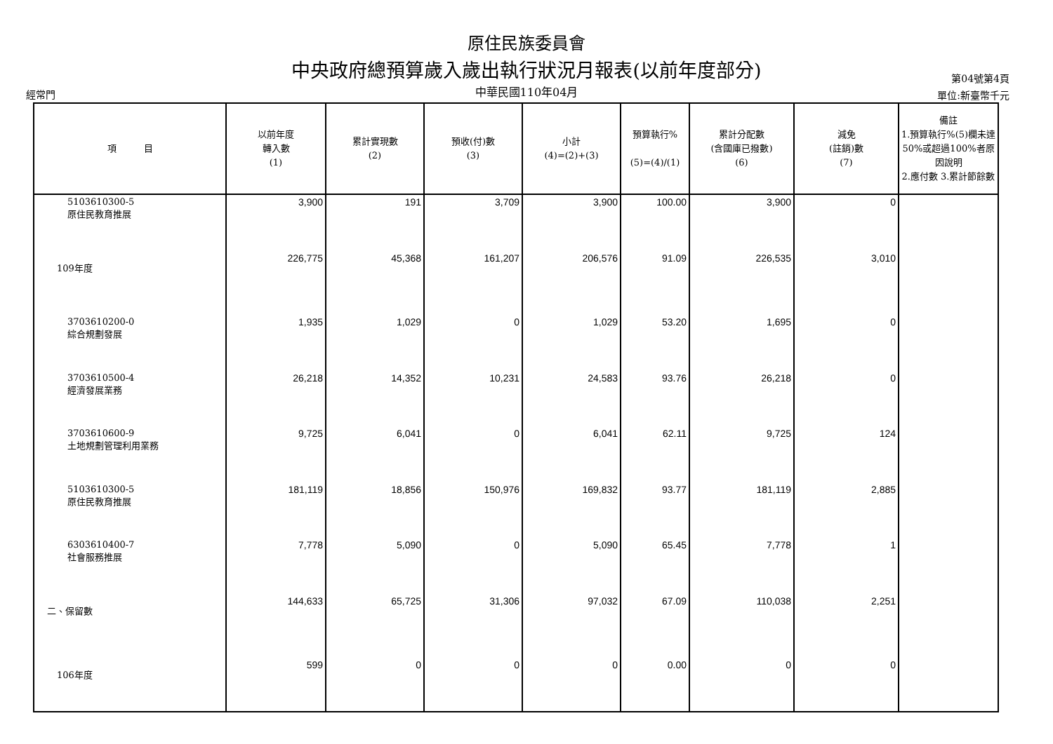原住民族委員會
中央政府總預算歲入歲出執行狀況月報表(以前年度部分)
中華民國110年04月
經常門
第04號第4頁
單位:新臺幣千元
| 項 目 | 以前年度 轉入數 (1) | 累計實現數 (2) | 預收(付)數 (3) | 小計 (4)=(2)+(3) | 預算執行% (5)=(4)/(1) | 累計分配數 (含國庫已撥數) (6) | 減免 (註銷)數 (7) | 備註 1.預算執行%(5)欄未達50%或超過100%者原因說明 2.應付數 3.累計節餘數 |
| --- | --- | --- | --- | --- | --- | --- | --- | --- |
| 5103610300-5 原住民教育推展 | 3,900 | 191 | 3,709 | 3,900 | 100.00 | 3,900 | 0 | |
| 109年度 | 226,775 | 45,368 | 161,207 | 206,576 | 91.09 | 226,535 | 3,010 | |
| 3703610200-0 綜合規劃發展 | 1,935 | 1,029 | 0 | 1,029 | 53.20 | 1,695 | 0 | |
| 3703610500-4 經濟發展業務 | 26,218 | 14,352 | 10,231 | 24,583 | 93.76 | 26,218 | 0 | |
| 3703610600-9 土地規劃管理利用業務 | 9,725 | 6,041 | 0 | 6,041 | 62.11 | 9,725 | 124 | |
| 5103610300-5 原住民教育推展 | 181,119 | 18,856 | 150,976 | 169,832 | 93.77 | 181,119 | 2,885 | |
| 6303610400-7 社會服務推展 | 7,778 | 5,090 | 0 | 5,090 | 65.45 | 7,778 | 1 | |
| 二、保留數 | 144,633 | 65,725 | 31,306 | 97,032 | 67.09 | 110,038 | 2,251 | |
| 106年度 | 599 | 0 | 0 | 0 | 0.00 | 0 | 0 | |